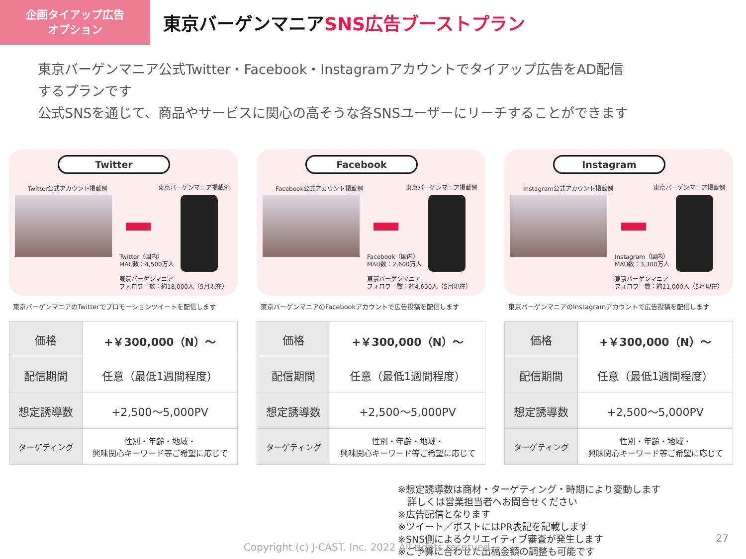企画タイアップ広告
オプション
東京バーゲンマニアSNS広告ブーストプラン
東京バーゲンマニア公式Twitter・Facebook・Instagramアカウントでタイアップ広告をAD配信
するプランです
公式SNSを通じて、商品やサービスに関心の高そうな各SNSユーザーにリーチすることができます
Twitter
Twitter公式アカウント掲載例 東京バーゲンマニア掲載例
Twitter（国内）
MAU数：4,500万人
東京バーゲンマニア
フォロワー数：約18,000人（5月現在）
東京バーゲンマニアのTwitterでプロモーションツイートを配信します
| 価格 | +￥300,000（N）～ |
| 配信期間 | 任意（最低1週間程度） |
| 想定誘導数 | +2,500～5,000PV |
| ターゲティング | 性別・年齢・地域・ 興味関心キーワード等ご希望に応じて |
Facebook
Facebook公式アカウント掲載例 東京バーゲンマニア掲載例
Facebook（国内）
MAU数：2,600万人
東京バーゲンマニア
フォロワー数：約4,600人（5月現在）
東京バーゲンマニアのFacebookアカウントで広告投稿を配信します
| 価格 | +￥300,000（N）～ |
| 配信期間 | 任意（最低1週間程度） |
| 想定誘導数 | +2,500～5,000PV |
| ターゲティング | 性別・年齢・地域・ 興味関心キーワード等ご希望に応じて |
Instagram
Instagram公式アカウント掲載例 東京バーゲンマニア掲載例
Instagram（国内）
MAU数：3,300万人
東京バーゲンマニア
フォロワー数：約11,000人（5月現在）
東京バーゲンマニアのInstagramアカウントで広告投稿を配信します
| 価格 | +￥300,000（N）～ |
| 配信期間 | 任意（最低1週間程度） |
| 想定誘導数 | +2,500～5,000PV |
| ターゲティング | 性別・年齢・地域・ 興味関心キーワード等ご希望に応じて |
※想定誘導数は商材・ターゲティング・時期により変動します
　詳しくは営業担当者へお問合せください
※広告配信となります
※ツイート／ポストにはPR表記を記載します
※SNS側によるクリエイティブ審査が発生します
※ご予算に合わせた出稿金額の調整も可能です
Copyright (c) J-CAST. Inc. 2022 All rights reserved
27